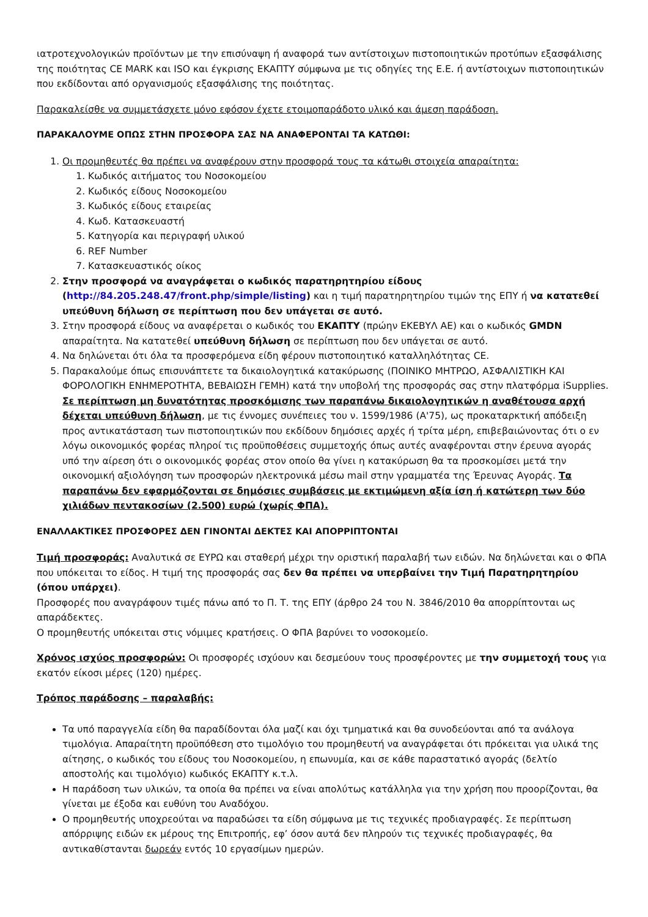ιατροτεχνολογικών προϊόντων με την επισύναψη ή αναφορά των αντίστοιχων πιστοποιητικών προτύπων εξασφάλισης της ποιότητας CE MARK και ISO και έγκρισης ΕΚΑΠΤΥ σύμφωνα με τις οδηγίες της Ε.Ε. ή αντίστοιχων πιστοποιητικών που εκδίδονται από οργανισμούς εξασφάλισης της ποιότητας.
Παρακαλείσθε να συμμετάσχετε μόνο εφόσον έχετε ετοιμοπαράδοτο υλικό και άμεση παράδοση.
ΠΑΡΑΚΑΛΟΥΜΕ ΟΠΩΣ ΣΤΗΝ ΠΡΟΣΦΟΡΑ ΣΑΣ ΝΑ ΑΝΑΦΕΡΟΝΤΑΙ ΤΑ ΚΑΤΩΘΙ:
1. Οι προμηθευτές θα πρέπει να αναφέρουν στην προσφορά τους τα κάτωθι στοιχεία απαραίτητα:
1. Κωδικός αιτήματος του Νοσοκομείου
2. Κωδικός είδους Νοσοκομείου
3. Κωδικός είδους εταιρείας
4. Κωδ. Κατασκευαστή
5. Κατηγορία και περιγραφή υλικού
6. REF Number
7. Κατασκευαστικός οίκος
2. Στην προσφορά να αναγράφεται ο κωδικός παρατηρητηρίου είδους (http://84.205.248.47/front.php/simple/listing) και η τιμή παρατηρητηρίου τιμών της ΕΠΥ ή να κατατεθεί υπεύθυνη δήλωση σε περίπτωση που δεν υπάγεται σε αυτό.
3. Στην προσφορά είδους να αναφέρεται ο κωδικός του ΕΚΑΠΤΥ (πρώην ΕΚΕΒΥΛ ΑΕ) και ο κωδικός GMDN απαραίτητα. Να κατατεθεί υπεύθυνη δήλωση σε περίπτωση που δεν υπάγεται σε αυτό.
4. Να δηλώνεται ότι όλα τα προσφερόμενα είδη φέρουν πιστοποιητικό καταλληλότητας CE.
5. Παρακαλούμε όπως επισυνάπτετε τα δικαιολογητικά κατακύρωσης (ΠΟΙΝΙΚΟ ΜΗΤΡΩΟ, ΑΣΦΑΛΙΣΤΙΚΗ ΚΑΙ ΦΟΡΟΛΟΓΙΚΗ ΕΝΗΜΕΡΟΤΗΤΑ, ΒΕΒΑΙΩΣΗ ΓΕΜΗ) κατά την υποβολή της προσφοράς σας στην πλατφόρμα iSupplies. Σε περίπτωση μη δυνατότητας προσκόμισης των παραπάνω δικαιολογητικών η αναθέτουσα αρχή δέχεται υπεύθυνη δήλωση, με τις έννομες συνέπειες του ν. 1599/1986 (Α'75), ως προκαταρκτική απόδειξη προς αντικατάσταση των πιστοποιητικών που εκδίδουν δημόσιες αρχές ή τρίτα μέρη, επιβεβαιώνοντας ότι ο εν λόγω οικονομικός φορέας πληροί τις προϋποθέσεις συμμετοχής όπως αυτές αναφέρονται στην έρευνα αγοράς υπό την αίρεση ότι ο οικονομικός φορέας στον οποίο θα γίνει η κατακύρωση θα τα προσκομίσει μετά την οικονομική αξιολόγηση των προσφορών ηλεκτρονικά μέσω mail στην γραμματέα της Έρευνας Αγοράς. Τα παραπάνω δεν εφαρμόζονται σε δημόσιες συμβάσεις με εκτιμώμενη αξία ίση ή κατώτερη των δύο χιλιάδων πεντακοσίων (2.500) ευρώ (χωρίς ΦΠΑ).
ΕΝΑΛΛΑΚΤΙΚΕΣ ΠΡΟΣΦΟΡΕΣ ΔΕΝ ΓΙΝΟΝΤΑΙ ΔΕΚΤΕΣ ΚΑΙ ΑΠΟΡΡΙΠΤΟΝΤΑΙ
Τιμή προσφοράς: Αναλυτικά σε ΕΥΡΩ και σταθερή μέχρι την οριστική παραλαβή των ειδών. Να δηλώνεται και ο ΦΠΑ που υπόκειται το είδος. Η τιμή της προσφοράς σας δεν θα πρέπει να υπερβαίνει την Τιμή Παρατηρητηρίου (όπου υπάρχει).
Προσφορές που αναγράφουν τιμές πάνω από το Π. Τ. της ΕΠΥ (άρθρο 24 του Ν. 3846/2010 θα απορρίπτονται ως απαράδεκτες.
Ο προμηθευτής υπόκειται στις νόμιμες κρατήσεις. Ο ΦΠΑ βαρύνει το νοσοκομείο.
Χρόνος ισχύος προσφορών: Οι προσφορές ισχύουν και δεσμεύουν τους προσφέροντες με την συμμετοχή τους για εκατόν είκοσι μέρες (120) ημέρες.
Τρόπος παράδοσης – παραλαβής:
Τα υπό παραγγελία είδη θα παραδίδονται όλα μαζί και όχι τμηματικά και θα συνοδεύονται από τα ανάλογα τιμολόγια. Απαραίτητη προϋπόθεση στο τιμολόγιο του προμηθευτή να αναγράφεται ότι πρόκειται για υλικά της αίτησης, ο κωδικός του είδους του Νοσοκομείου, η επωνυμία, και σε κάθε παραστατικό αγοράς (δελτίο αποστολής και τιμολόγιο) κωδικός ΕΚΑΠΤΥ κ.τ.λ.
Η παράδοση των υλικών, τα οποία θα πρέπει να είναι απολύτως κατάλληλα για την χρήση που προορίζονται, θα γίνεται με έξοδα και ευθύνη του Αναδόχου.
Ο προμηθευτής υποχρεούται να παραδώσει τα είδη σύμφωνα με τις τεχνικές προδιαγραφές. Σε περίπτωση απόρριψης ειδών εκ μέρους της Επιτροπής, εφ’ όσον αυτά δεν πληρούν τις τεχνικές προδιαγραφές, θα αντικαθίστανται δωρεάν εντός 10 εργασίμων ημερών.